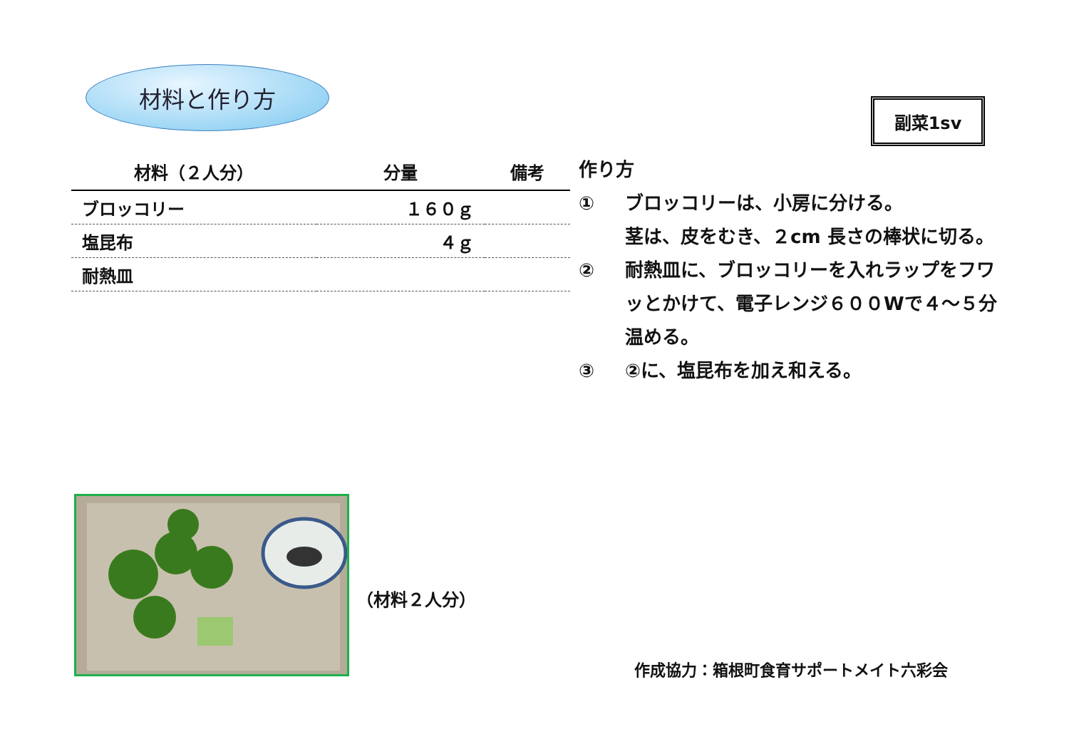材料と作り方
副菜1sv
| 材料（２人分） | 分量 | 備考 |
| --- | --- | --- |
| ブロッコリー | １６０ｇ | |
| 塩昆布 | ４ｇ | |
| 耐熱皿 | | |
作り方
① ブロッコリーは、小房に分ける。
茎は、皮をむき、２cm 長さの棒状に切る。
② 耐熱皿に、ブロッコリーを入れラップをフワッとかけて、電子レンジ６００Wで４～５分温める。
③ ②に、塩昆布を加え和える。
（材料２人分）
作成協力：箱根町食育サポートメイト六彩会